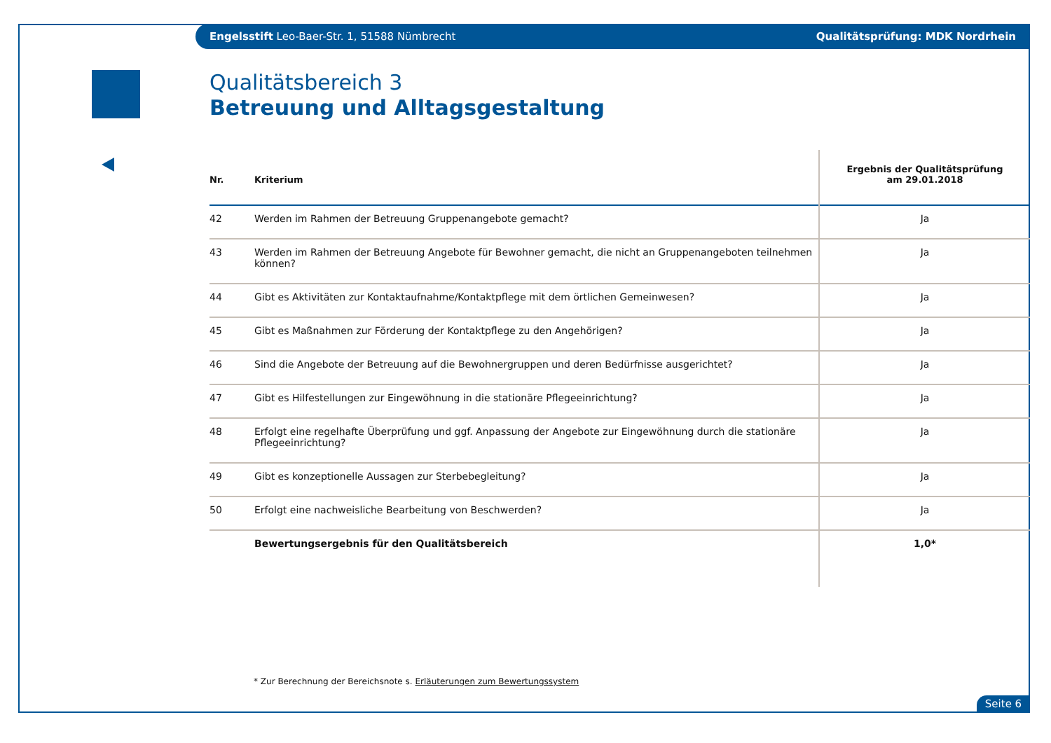Engelsstift Leo-Baer-Str. 1, 51588 Nümbrecht Qualitätsprüfung: MDK Nordrhein
Qualitätsbereich 3
Betreuung und Alltagsgestaltung
| Nr. | Kriterium | Ergebnis der Qualitätsprüfung am 29.01.2018 |
| --- | --- | --- |
| 42 | Werden im Rahmen der Betreuung Gruppenangebote gemacht? | Ja |
| 43 | Werden im Rahmen der Betreuung Angebote für Bewohner gemacht, die nicht an Gruppenangeboten teilnehmen können? | Ja |
| 44 | Gibt es Aktivitäten zur Kontaktaufnahme/Kontaktpflege mit dem örtlichen Gemeinwesen? | Ja |
| 45 | Gibt es Maßnahmen zur Förderung der Kontaktpflege zu den Angehörigen? | Ja |
| 46 | Sind die Angebote der Betreuung auf die Bewohnergruppen und deren Bedürfnisse ausgerichtet? | Ja |
| 47 | Gibt es Hilfestellungen zur Eingewöhnung in die stationäre Pflegeeinrichtung? | Ja |
| 48 | Erfolgt eine regelhafte Überprüfung und ggf. Anpassung der Angebote zur Eingewöhnung durch die stationäre Pflegeeinrichtung? | Ja |
| 49 | Gibt es konzeptionelle Aussagen zur Sterbebegleitung? | Ja |
| 50 | Erfolgt eine nachweisliche Bearbeitung von Beschwerden? | Ja |
| | Bewertungsergebnis für den Qualitätsbereich | 1,0* |
* Zur Berechnung der Bereichsnote s. Erläuterungen zum Bewertungssystem
Seite 6